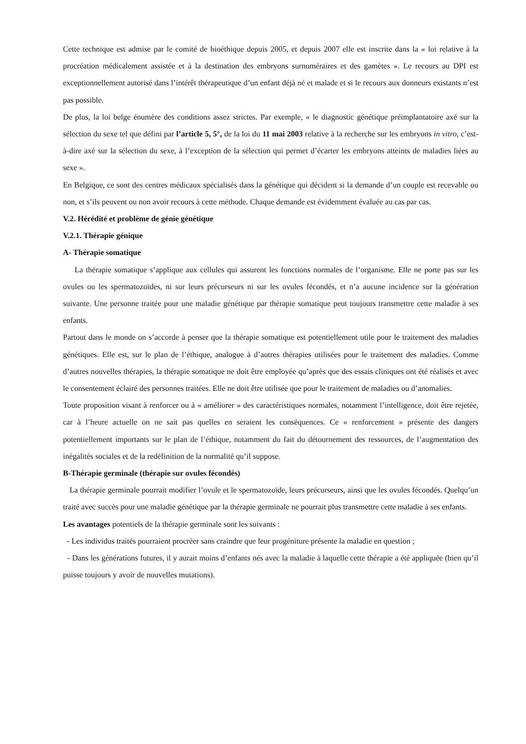Cette technique est admise par le comité de bioéthique depuis 2005, et depuis 2007 elle est inscrite dans la « loi relative à la procréation médicalement assistée et à la destination des embryons surnuméraires et des gamètes ». Le recours au DPI est exceptionnellement autorisé dans l’intérêt thérapeutique d’un enfant déjà né et malade et si le recours aux donneurs existants n’est pas possible.
De plus, la loi belge énumère des conditions assez strictes. Par exemple, « le diagnostic génétique préimplantatoire axé sur la sélection du sexe tel que défini par l’article 5, 5°, de la loi du 11 mai 2003 relative à la recherche sur les embryons in vitro, c’est-à-dire axé sur la sélection du sexe, à l’exception de la sélection qui permet d’écarter les embryons atteints de maladies liées au sexe ».
En Belgique, ce sont des centres médicaux spécialisés dans la génétique qui décident si la demande d’un couple est recevable ou non, et s’ils peuvent ou non avoir recours à cette méthode. Chaque demande est évidemment évaluée au cas par cas.
V.2. Hérédité et problème de génie génétique
V.2.1. Thérapie génique
A- Thérapie somatique
La thérapie somatique s’applique aux cellules qui assurent les fonctions normales de l’organisme. Elle ne porte pas sur les ovules ou les spermatozoïdes, ni sur leurs précurseurs ni sur les ovules fécondés, et n’a aucune incidence sur la génération suivante. Une personne traitée pour une maladie génétique par thérapie somatique peut toujours transmettre cette maladie à ses enfants.
Partout dans le monde on s’accorde à penser que la thérapie somatique est potentiellement utile pour le traitement des maladies génétiques. Elle est, sur le plan de l’éthique, analogue à d’autres thérapies utilisées pour le traitement des maladies. Comme d’autres nouvelles thérapies, la thérapie somatique ne doit être employée qu’après que des essais cliniques ont été réalisés et avec le consentement éclairé des personnes traitées. Elle ne doit être utilisée que pour le traitement de maladies ou d’anomalies.
Toute proposition visant à renforcer ou à « améliorer » des caractéristiques normales, notamment l’intelligence, doit être rejetée, car à l’heure actuelle on ne sait pas quelles en seraient les conséquences. Ce « renforcement » présente des dangers potentiellement importants sur le plan de l’éthique, notamment du fait du détournement des ressources, de l’augmentation des inégalités sociales et de la redéfinition de la normalité qu’il suppose.
B-Thérapie germinale (thérapie sur ovules fécondés)
La thérapie germinale pourrait modifier l’ovule et le spermatozoïde, leurs précurseurs, ainsi que les ovules fécondés. Quelqu’un traité avec succès pour une maladie génétique par la thérapie germinale ne pourrait plus transmettre cette maladie à ses enfants.
Les avantages potentiels de la thérapie germinale sont les suivants :
- Les individus traités pourraient procréer sans craindre que leur progéniture présente la maladie en question ;
- Dans les générations futures, il y aurait moins d’enfants nés avec la maladie à laquelle cette thérapie a été appliquée (bien qu’il puisse toujours y avoir de nouvelles mutations).